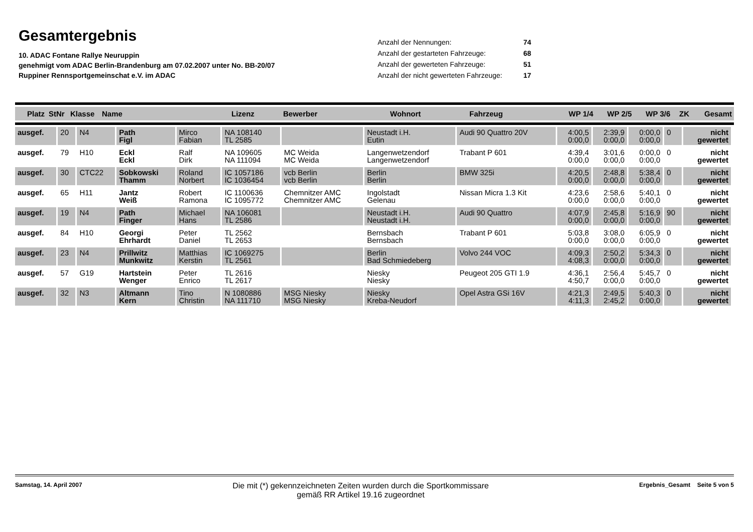Gesamtergebnis
10. ADAC Fontane Rallye Neuruppin
genehmigt vom ADAC Berlin-Brandenburg am 07.02.2007 unter No. BB-20/07
Ruppiner Rennsportgemeinschat e.V. im ADAC
| Anzahl der Nennungen: | 74 |
| Anzahl der gestarteten Fahrzeuge: | 68 |
| Anzahl der gewerteten Fahrzeuge: | 51 |
| Anzahl der nicht gewerteten Fahrzeuge: | 17 |
| Platz | StNr | Klasse | Name | Lizenz | Bewerber | Wohnort | Fahrzeug | WP 1/4 | WP 2/5 | WP 3/6 | ZK | Gesamt |
| ausgef. | 20 | N4 | Path Figl | Mirco Fabian | NA 108140 TL 2585 | | Neustadt i.H. Eutin | Audi 90 Quattro 20V | 4:00,5 0:00,0 | 2:39,9 0:00,0 | 0:00,0 0:00,0 | 0 | nicht gewertet |
| ausgef. | 79 | H10 | Eckl Eckl | Ralf Dirk | NA 109605 NA 111094 | MC Weida MC Weida | Langenwetzendorf Langenwetzendorf | Trabant P 601 | 4:39,4 0:00,0 | 3:01,6 0:00,0 | 0:00,0 0:00,0 | 0 | nicht gewertet |
| ausgef. | 30 | CTC22 | Sobkowski Thamm | Roland Norbert | IC 1057186 IC 1036454 | vcb Berlin vcb Berlin | Berlin Berlin | BMW 325i | 4:20,5 0:00,0 | 2:48,8 0:00,0 | 5:38,4 0:00,0 | 0 | nicht gewertet |
| ausgef. | 65 | H11 | Jantz Weiß | Robert Ramona | IC 1100636 IC 1095772 | Chemnitzer AMC Chemnitzer AMC | Ingolstadt Gelenau | Nissan Micra 1.3 Kit | 4:23,6 0:00,0 | 2:58,6 0:00,0 | 5:40,1 0:00,0 | 0 | nicht gewertet |
| ausgef. | 19 | N4 | Path Finger | Michael Hans | NA 106081 TL 2586 | | Neustadt i.H. Neustadt i.H. | Audi 90 Quattro | 4:07,9 0:00,0 | 2:45,8 0:00,0 | 5:16,9 0:00,0 | 90 | nicht gewertet |
| ausgef. | 84 | H10 | Georgi Ehrhardt | Peter Daniel | TL 2562 TL 2653 | | Bernsbach Bernsbach | Trabant P 601 | 5:03,8 0:00,0 | 3:08,0 0:00,0 | 6:05,9 0:00,0 | 0 | nicht gewertet |
| ausgef. | 23 | N4 | Prillwitz Munkwitz | Matthias Kerstin | IC 1069275 TL 2561 | | Berlin Bad Schmiedeberg | Volvo 244 VOC | 4:09,3 4:08,3 | 2:50,2 0:00,0 | 5:34,3 0:00,0 | 0 | nicht gewertet |
| ausgef. | 57 | G19 | Hartstein Wenger | Peter Enrico | TL 2616 TL 2617 | | Niesky Niesky | Peugeot 205 GTI 1.9 | 4:36,1 4:50,7 | 2:56,4 0:00,0 | 5:45,7 0:00,0 | 0 | nicht gewertet |
| ausgef. | 32 | N3 | Altmann Kern | Tino Christin | N 1080886 NA 111710 | MSG Niesky MSG Niesky | Niesky Kreba-Neudorf | Opel Astra GSi 16V | 4:21,3 4:11,3 | 2:49,5 2:45,2 | 5:40,3 0:00,0 | 0 | nicht gewertet |
Samstag, 14. April 2007
Die mit (*) gekennzeichneten Zeiten wurden durch die Sportkommissare
gemäß RR Artikel 19.16 zugeordnet
Ergebnis_Gesamt Seite 5 von 5